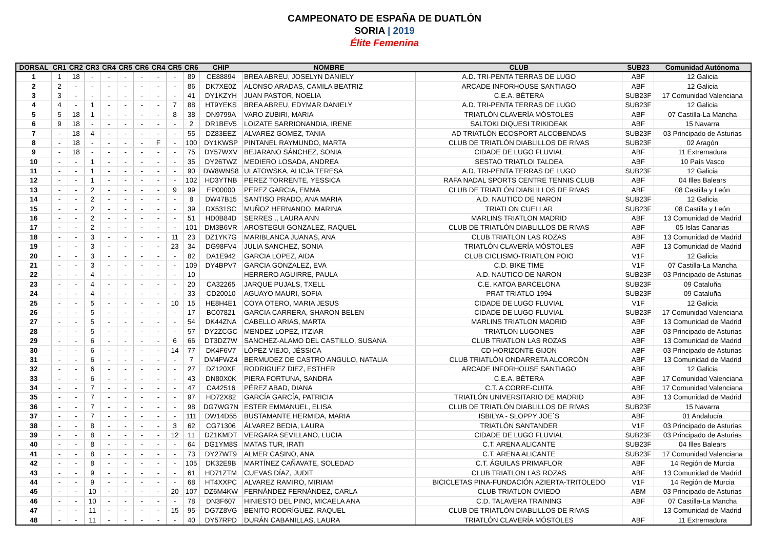CAMPEONATO DE ESPAÑA DE DUATLÓN
SORIA | 2019
Élite Femenina
| DORSAL | CR1 | CR2 | CR3 | CR4 | CR5 | CR6 | CR4 | CR5 | CR6 | CHIP | NOMBRE | CLUB | SUB23 | Comunidad Autónoma |
| --- | --- | --- | --- | --- | --- | --- | --- | --- | --- | --- | --- | --- | --- | --- |
| 1 | 1 | 18 | - | - | - | - | - | - | 89 | CE88894 | BREA ABREU, JOSELYN DANIELY | A.D. TRI-PENTA TERRAS DE LUGO | ABF | 12 Galicia |
| 2 | 2 | - | - | - | - | - | - | - | 86 | DK7XE0Z | ALONSO ARADAS, CAMILA BEATRIZ | ARCADE INFORHOUSE SANTIAGO | ABF | 12 Galicia |
| 3 | 3 | - | - | - | - | - | - | - | 41 | DY1KZYH | JUAN PASTOR, NOELIA | C.E.A. BÉTERA | SUB23F | 17 Comunidad Valenciana |
| 4 | 4 | - | 1 | - | - | - | - | 7 | 88 | HT9YEKS | BREA ABREU, EDYMAR DANIELY | A.D. TRI-PENTA TERRAS DE LUGO | SUB23F | 12 Galicia |
| 5 | 5 | 18 | 1 | - | - | - | - | 8 | 38 | DN9799A | VARO ZUBIRI, MARIA | TRIATLÓN CLAVERÍA MÓSTOLES | ABF | 07 Castilla-La Mancha |
| 6 | 9 | 18 | - | - | - | - | - | - | 2 | DR1BEV5 | LOIZATE SARRIONANDIA, IRENE | SALTOKI DIQUESI TRIKIDEAK | ABF | 15 Navarra |
| 7 | - | 18 | 4 | - | - | - | - | - | 55 | DZ83EEZ | ALVAREZ GOMEZ, TANIA | AD TRIATLÓN ECOSPORT ALCOBENDAS | SUB23F | 03 Principado de Asturias |
| 8 | - | 18 | - | - | - | - | F | - | 100 | DY1KWSP | PINTANEL RAYMUNDO, MARTA | CLUB DE TRIATLÓN DIABLILLOS DE RIVAS | SUB23F | 02 Aragón |
| 9 | - | 18 | - | - | - | - | - | - | 75 | DY57WXV | BEJARANO SÁNCHEZ, SONIA | CIDADE DE LUGO FLUVIAL | ABF | 11 Extremadura |
| 10 | - | - | 1 | - | - | - | - | - | 35 | DY26TWZ | MEDIERO LOSADA, ANDREA | SESTAO TRIATLOI TALDEA | ABF | 10 País Vasco |
| 11 | - | - | 1 | - | - | - | - | - | 90 | DW8WNS8 | ULATOWSKA, ALICJA TERESA | A.D. TRI-PENTA TERRAS DE LUGO | SUB23F | 12 Galicia |
| 12 | - | - | 1 | - | - | - | - | - | 102 | HD3YTNB | PEREZ TORRENTE, YESSICA | RAFA NADAL SPORTS CENTRE TENNIS CLUB | ABF | 04 Illes Balears |
| 13 | - | - | 2 | - | - | - | - | 9 | 99 | EP00000 | PEREZ GARCIA, EMMA | CLUB DE TRIATLÓN DIABLILLOS DE RIVAS | ABF | 08 Castilla y León |
| 14 | - | - | 2 | - | - | - | - | - | 8 | DW47B15 | SANTISO PRADO, ANA MARIA | A.D. NAUTICO DE NARON | SUB23F | 12 Galicia |
| 15 | - | - | 2 | - | - | - | - | - | 39 | DX531SC | MUÑOZ HERNANDO, MARINA | TRIATLON CUELLAR | SUB23F | 08 Castilla y León |
| 16 | - | - | 2 | - | - | - | - | - | 51 | HD0B84D | SERRES ., LAURA ANN | MARLINS TRIATLON MADRID | ABF | 13 Comunidad de Madrid |
| 17 | - | - | 2 | - | - | - | - | - | 101 | DM3B6VR | AROSTEGUI GONZALEZ, RAQUEL | CLUB DE TRIATLÓN DIABLILLOS DE RIVAS | ABF | 05 Islas Canarias |
| 18 | - | - | 3 | - | - | - | - | 11 | 23 | DZ1YK7G | MARIBLANCA JUANAS, ANA | CLUB TRIATLON LAS ROZAS | ABF | 13 Comunidad de Madrid |
| 19 | - | - | 3 | - | - | - | - | 23 | 34 | DG98FV4 | JULIA SANCHEZ, SONIA | TRIATLÓN CLAVERÍA MÓSTOLES | ABF | 13 Comunidad de Madrid |
| 20 | - | - | 3 | - | - | - | - | - | 82 | DA1E942 | GARCIA LOPEZ, AIDA | CLUB CICLISMO-TRIATLON POIO | V1F | 12 Galicia |
| 21 | - | - | 3 | - | - | - | - | - | 109 | DY4BPV7 | GARCIA GONZALEZ, EVA | C.D. BIKE TIME | V1F | 07 Castilla-La Mancha |
| 22 | - | - | 4 | - | - | - | - | - | 10 | | HERRERO AGUIRRE, PAULA | A.D. NAUTICO DE NARON | SUB23F | 03 Principado de Asturias |
| 23 | - | - | 4 | - | - | - | - | - | 20 | CA32265 | JARQUE PUJALS, TXELL | C.E. KATOA BARCELONA | SUB23F | 09 Cataluña |
| 24 | - | - | 4 | - | - | - | - | - | 33 | CD20010 | AGUAYO MAURI, SOFIA | PRAT TRIATLO 1994 | SUB23F | 09 Cataluña |
| 25 | - | - | 5 | - | - | - | - | 10 | 15 | HE8H4E1 | COYA OTERO, MARIA JESUS | CIDADE DE LUGO FLUVIAL | V1F | 12 Galicia |
| 26 | - | - | 5 | - | - | - | - | - | 17 | BC07821 | GARCIA CARRERA, SHARON BELEN | CIDADE DE LUGO FLUVIAL | SUB23F | 17 Comunidad Valenciana |
| 27 | - | - | 5 | - | - | - | - | - | 54 | DK44ZNA | CABELLO ARIAS, MARTA | MARLINS TRIATLON MADRID | ABF | 13 Comunidad de Madrid |
| 28 | - | - | 5 | - | - | - | - | - | 57 | DY2ZCGC | MENDEZ LOPEZ, ITZIAR | TRIATLON LUGONES | ABF | 03 Principado de Asturias |
| 29 | - | - | 6 | - | - | - | - | 6 | 66 | DT3DZ7W | SANCHEZ-ALAMO DEL CASTILLO, SUSANA | CLUB TRIATLON LAS ROZAS | ABF | 13 Comunidad de Madrid |
| 30 | - | - | 6 | - | - | - | - | 14 | 77 | DK4F6V7 | LÓPEZ VIEJO, JÉSSICA | CD HORIZONTE GIJON | ABF | 03 Principado de Asturias |
| 31 | - | - | 6 | - | - | - | - | - | 7 | DM4FWZ4 | BERMUDEZ DE CASTRO ANGULO, NATALIA | CLUB TRIATLÓN ONDARRETA ALCORCÓN | ABF | 13 Comunidad de Madrid |
| 32 | - | - | 6 | - | - | - | - | - | 27 | DZ120XF | RODRIGUEZ DIEZ, ESTHER | ARCADE INFORHOUSE SANTIAGO | ABF | 12 Galicia |
| 33 | - | - | 6 | - | - | - | - | - | 43 | DN80X0K | PIERA FORTUNA, SANDRA | C.E.A. BÉTERA | ABF | 17 Comunidad Valenciana |
| 34 | - | - | 7 | - | - | - | - | - | 47 | CA42516 | PÉREZ ABAD, DIANA | C.T. A CORRE-CUITA | ABF | 17 Comunidad Valenciana |
| 35 | - | - | 7 | - | - | - | - | - | 97 | HD72X82 | GARCÍA GARCÍA, PATRICIA | TRIATLÓN UNIVERSITARIO DE MADRID | ABF | 13 Comunidad de Madrid |
| 36 | - | - | 7 | - | - | - | - | - | 98 | DG7WG7N | ESTER EMMANUEL, ELISA | CLUB DE TRIATLÓN DIABLILLOS DE RIVAS | SUB23F | 15 Navarra |
| 37 | - | - | 7 | - | - | - | - | - | 111 | DW14D55 | BUSTAMANTE HERMIDA, MARIA | ISBILYA - SLOPPY JOE´S | ABF | 01 Andalucía |
| 38 | - | - | 8 | - | - | - | - | 3 | 62 | CG71306 | ÁLVAREZ BEDIA, LAURA | TRIATLÓN SANTANDER | V1F | 03 Principado de Asturias |
| 39 | - | - | 8 | - | - | - | - | 12 | 11 | DZ1KMDT | VERGARA SEVILLANO, LUCIA | CIDADE DE LUGO FLUVIAL | SUB23F | 03 Principado de Asturias |
| 40 | - | - | 8 | - | - | - | - | - | 64 | DG1YM8S | MATAS TUR, IRATI | C.T. ARENA ALICANTE | SUB23F | 04 Illes Balears |
| 41 | - | - | 8 | - | - | - | - | - | 73 | DY27WT9 | ALMER CASINO, ANA | C.T. ARENA ALICANTE | SUB23F | 17 Comunidad Valenciana |
| 42 | - | - | 8 | - | - | - | - | - | 105 | DK32E9B | MARTÍNEZ CAÑAVATE, SOLEDAD | C.T. ÁGUILAS PRIMAFLOR | ABF | 14 Región de Murcia |
| 43 | - | - | 9 | - | - | - | - | - | 61 | HD71ZTM | CUEVAS DÍAZ, JUDIT | CLUB TRIATLON LAS ROZAS | ABF | 13 Comunidad de Madrid |
| 44 | - | - | 9 | - | - | - | - | - | 68 | HT4XXPC | ALVAREZ RAMIRO, MIRIAM | BICICLETAS PINA-FUNDACIÓN AZIERTA-TRITOLEDO | V1F | 14 Región de Murcia |
| 45 | - | - | 10 | - | - | - | - | 20 | 107 | DZ6M4KW | FERNÁNDEZ FERNÁNDEZ, CARLA | CLUB TRIATLON OVIEDO | ABM | 03 Principado de Asturias |
| 46 | - | - | 10 | - | - | - | - | - | 78 | DN3F607 | HINIESTO DEL PINO, MICAELA ANA | C.D. TALAVERA TRAINING | ABF | 07 Castilla-La Mancha |
| 47 | - | - | 11 | - | - | - | - | 15 | 95 | DG7Z8VG | BENITO RODRÍGUEZ, RAQUEL | CLUB DE TRIATLÓN DIABLILLOS DE RIVAS | | 13 Comunidad de Madrid |
| 48 | - | - | 11 | - | - | - | - | - | 40 | DY57RPD | DURÁN CABANILLAS, LAURA | TRIATLÓN CLAVERÍA MÓSTOLES | ABF | 11 Extremadura |